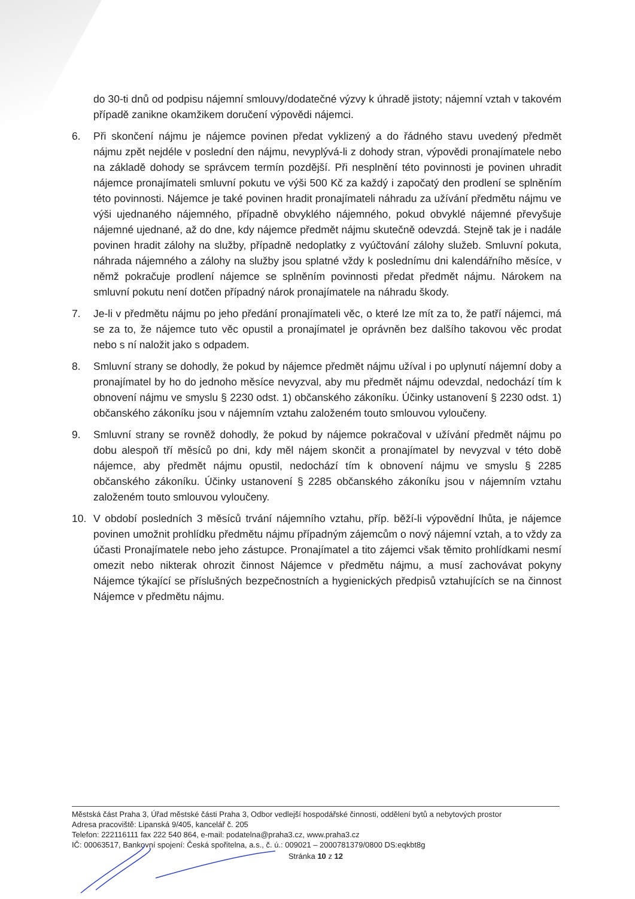do 30-ti dnů od podpisu nájemní smlouvy/dodatečné výzvy k úhradě jistoty; nájemní vztah v takovém případě zanikne okamžikem doručení výpovědi nájemci.
6. Při skončení nájmu je nájemce povinen předat vyklizený a do řádného stavu uvedený předmět nájmu zpět nejdéle v poslední den nájmu, nevyplývá-li z dohody stran, výpovědi pronajímatele nebo na základě dohody se správcem termín pozdější. Při nesplnění této povinnosti je povinen uhradit nájemce pronajímateli smluvní pokutu ve výši 500 Kč za každý i započatý den prodlení se splněním této povinnosti. Nájemce je také povinen hradit pronajímateli náhradu za užívání předmětu nájmu ve výši ujednaného nájemného, případně obvyklého nájemného, pokud obvyklé nájemné převyšuje nájemné ujednané, až do dne, kdy nájemce předmět nájmu skutečně odevzdá. Stejně tak je i nadále povinen hradit zálohy na služby, případně nedoplatky z vyúčtování zálohy služeb. Smluvní pokuta, náhrada nájemného a zálohy na služby jsou splatné vždy k poslednímu dni kalendářního měsíce, v němž pokračuje prodlení nájemce se splněním povinnosti předat předmět nájmu. Nárokem na smluvní pokutu není dotčen případný nárok pronajímatele na náhradu škody.
7. Je-li v předmětu nájmu po jeho předání pronajímateli věc, o které lze mít za to, že patří nájemci, má se za to, že nájemce tuto věc opustil a pronajímatel je oprávněn bez dalšího takovou věc prodat nebo s ní naložit jako s odpadem.
8. Smluvní strany se dohodly, že pokud by nájemce předmět nájmu užíval i po uplynutí nájemní doby a pronajímatel by ho do jednoho měsíce nevyzval, aby mu předmět nájmu odevzdal, nedochází tím k obnovení nájmu ve smyslu § 2230 odst. 1) občanského zákoníku. Účinky ustanovení § 2230 odst. 1) občanského zákoníku jsou v nájemním vztahu založeném touto smlouvou vyloučeny.
9. Smluvní strany se rovněž dohodly, že pokud by nájemce pokračoval v užívání předmět nájmu po dobu alespoň tří měsíců po dni, kdy měl nájem skončit a pronajímatel by nevyzval v této době nájemce, aby předmět nájmu opustil, nedochází tím k obnovení nájmu ve smyslu § 2285 občanského zákoníku. Účinky ustanovení § 2285 občanského zákoníku jsou v nájemním vztahu založeném touto smlouvou vyloučeny.
10. V období posledních 3 měsíců trvání nájemního vztahu, příp. běží-li výpovědní lhůta, je nájemce povinen umožnit prohlídku předmětu nájmu případným zájemcům o nový nájemní vztah, a to vždy za účasti Pronajímatele nebo jeho zástupce. Pronajímatel a tito zájemci však těmito prohlídkami nesmí omezit nebo nikterak ohrozit činnost Nájemce v předmětu nájmu, a musí zachovávat pokyny Nájemce týkající se příslušných bezpečnostních a hygienických předpisů vztahujících se na činnost Nájemce v předmětu nájmu.
Městská část Praha 3, Úřad městské části Praha 3, Odbor vedlejší hospodářské činnosti, oddělení bytů a nebytových prostor
Adresa pracoviště: Lipanská 9/405, kancelář č. 205
Telefon: 222116111 fax 222 540 864, e-mail: podatelna@praha3.cz, www.praha3.cz
IČ: 00063517, Bankovní spojení: Česká spořitelna, a.s., č. ú.: 009021 – 2000781379/0800 DS:eqkbt8g
Stránka 10 z 12